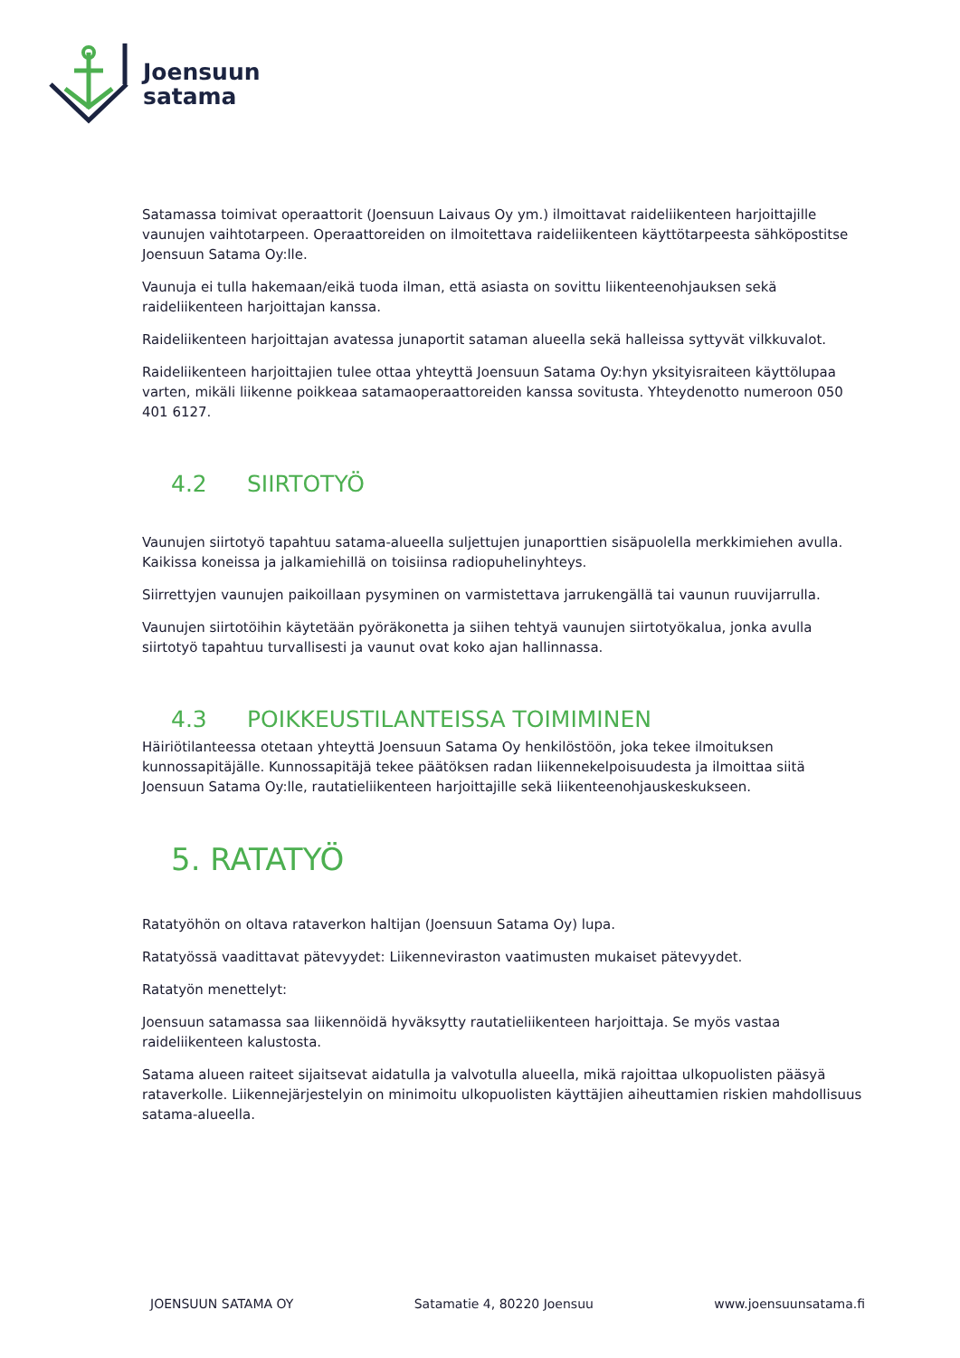Joensuun
satama
Satamassa toimivat operaattorit (Joensuun Laivaus Oy ym.) ilmoittavat raideliikenteen harjoittajille vaunujen vaihtotarpeen. Operaattoreiden on ilmoitettava raideliikenteen käyttötarpeesta sähköpostitse Joensuun Satama Oy:lle.
Vaunuja ei tulla hakemaan/eikä tuoda ilman, että asiasta on sovittu liikenteenohjauksen sekä raideliikenteen harjoittajan kanssa.
Raideliikenteen harjoittajan avatessa junaportit sataman alueella sekä halleissa syttyvät vilkkuvalot.
Raideliikenteen harjoittajien tulee ottaa yhteyttä Joensuun Satama Oy:hyn yksityisraiteen käyttölupaa varten, mikäli liikenne poikkeaa satamaoperaattoreiden kanssa sovitusta. Yhteydenotto numeroon 050 401 6127.
4.2 SIIRTOTYÖ
Vaunujen siirtotyö tapahtuu satama-alueella suljettujen junaporttien sisäpuolella merkkimiehen avulla. Kaikissa koneissa ja jalkamiehillä on toisiinsa radiopuhelinyhteys.
Siirrettyjen vaunujen paikoillaan pysyminen on varmistettava jarrukengällä tai vaunun ruuvijarrulla.
Vaunujen siirtotöihin käytetään pyöräkonetta ja siihen tehtyä vaunujen siirtotyökalua, jonka avulla siirtotyö tapahtuu turvallisesti ja vaunut ovat koko ajan hallinnassa.
4.3 POIKKEUSTILANTEISSA TOIMIMINEN
Häiriötilanteessa otetaan yhteyttä Joensuun Satama Oy henkilöstöön, joka tekee ilmoituksen kunnossapitäjälle. Kunnossapitäjä tekee päätöksen radan liikennekelpoisuudesta ja ilmoittaa siitä Joensuun Satama Oy:lle, rautatieliikenteen harjoittajille sekä liikenteenohjauskeskukseen.
5. RATATYÖ
Ratatyöhön on oltava rataverkon haltijan (Joensuun Satama Oy) lupa.
Ratatyössä vaadittavat pätevyydet: Liikenneviraston vaatimusten mukaiset pätevyydet.
Ratatyön menettelyt:
Joensuun satamassa saa liikennöidä hyväksytty rautatieliikenteen harjoittaja. Se myös vastaa raideliikenteen kalustosta.
Satama alueen raiteet sijaitsevat aidatulla ja valvotulla alueella, mikä rajoittaa ulkopuolisten pääsyä rataverkolle. Liikennejärjestelyin on minimoitu ulkopuolisten käyttäjien aiheuttamien riskien mahdollisuus satama-alueella.
JOENSUUN SATAMA OY Satamatie 4, 80220 Joensuu www.joensuunsatama.fi